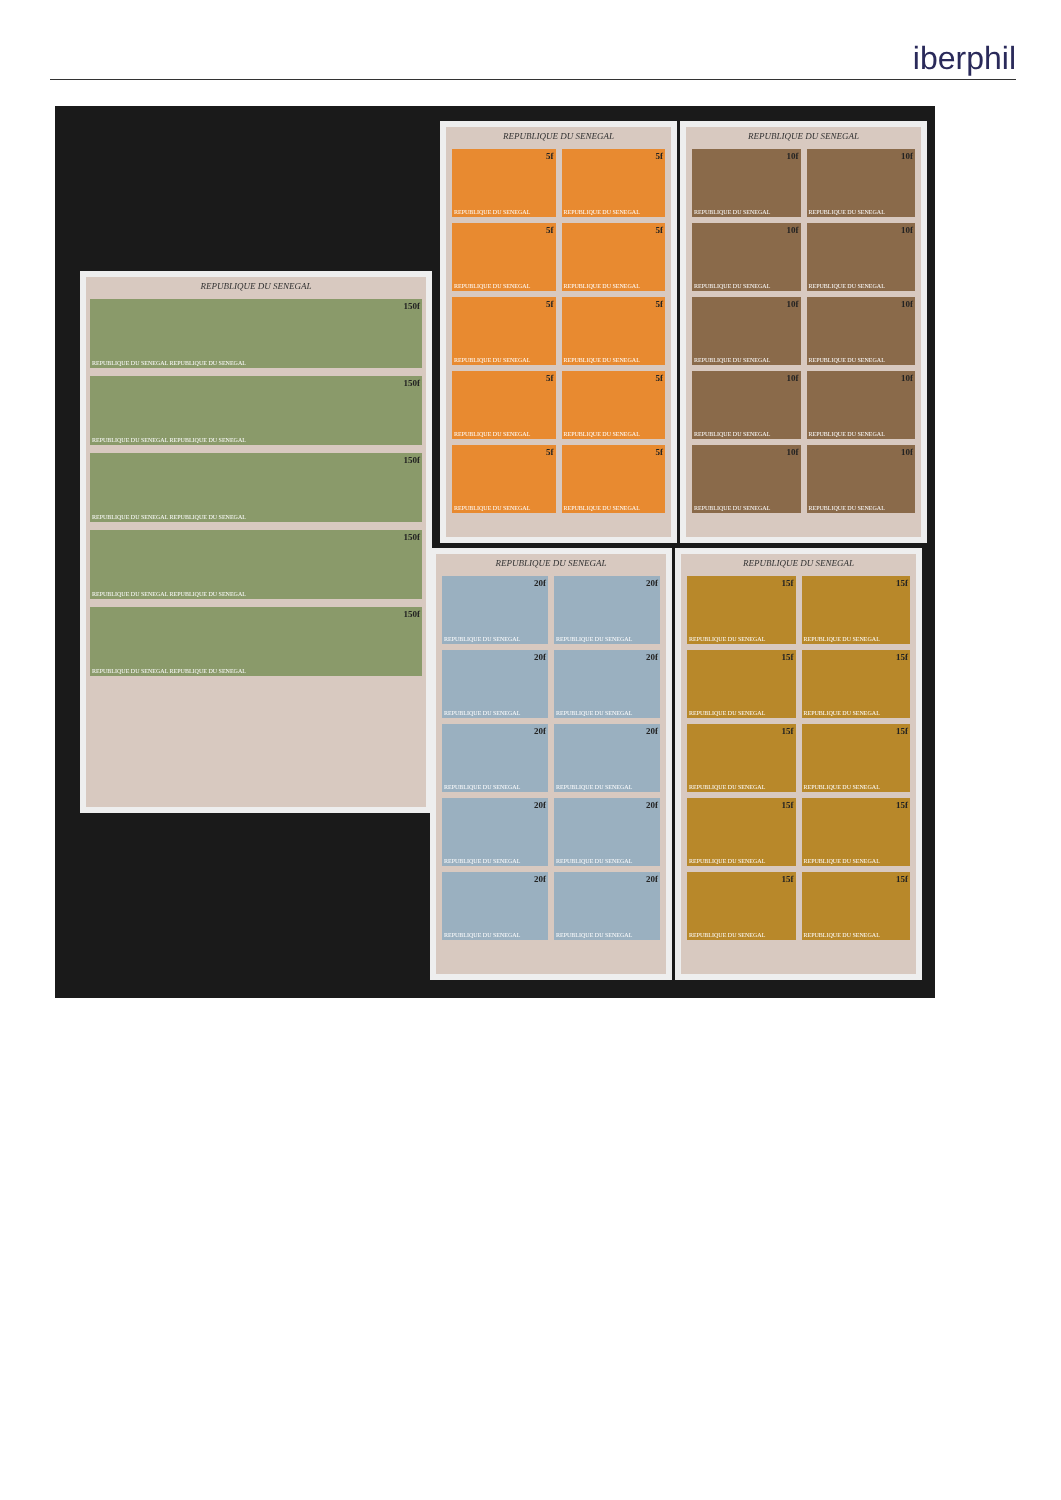iberphil
REPUBLIQUE DU SENEGAL
150f
REPUBLIQUE DU SENEGAL REPUBLIQUE DU SENEGAL
150f
REPUBLIQUE DU SENEGAL REPUBLIQUE DU SENEGAL
150f
REPUBLIQUE DU SENEGAL REPUBLIQUE DU SENEGAL
150f
REPUBLIQUE DU SENEGAL REPUBLIQUE DU SENEGAL
150f
REPUBLIQUE DU SENEGAL REPUBLIQUE DU SENEGAL
REPUBLIQUE DU SENEGAL
5f
REPUBLIQUE DU SENEGAL
5f
REPUBLIQUE DU SENEGAL
5f
REPUBLIQUE DU SENEGAL
5f
REPUBLIQUE DU SENEGAL
5f
REPUBLIQUE DU SENEGAL
5f
REPUBLIQUE DU SENEGAL
5f
REPUBLIQUE DU SENEGAL
5f
REPUBLIQUE DU SENEGAL
5f
REPUBLIQUE DU SENEGAL
5f
REPUBLIQUE DU SENEGAL
REPUBLIQUE DU SENEGAL
10f
REPUBLIQUE DU SENEGAL
10f
REPUBLIQUE DU SENEGAL
10f
REPUBLIQUE DU SENEGAL
10f
REPUBLIQUE DU SENEGAL
10f
REPUBLIQUE DU SENEGAL
10f
REPUBLIQUE DU SENEGAL
10f
REPUBLIQUE DU SENEGAL
10f
REPUBLIQUE DU SENEGAL
10f
REPUBLIQUE DU SENEGAL
10f
REPUBLIQUE DU SENEGAL
REPUBLIQUE DU SENEGAL
20f
REPUBLIQUE DU SENEGAL
20f
REPUBLIQUE DU SENEGAL
20f
REPUBLIQUE DU SENEGAL
20f
REPUBLIQUE DU SENEGAL
20f
REPUBLIQUE DU SENEGAL
20f
REPUBLIQUE DU SENEGAL
20f
REPUBLIQUE DU SENEGAL
20f
REPUBLIQUE DU SENEGAL
20f
REPUBLIQUE DU SENEGAL
20f
REPUBLIQUE DU SENEGAL
REPUBLIQUE DU SENEGAL
15f
REPUBLIQUE DU SENEGAL
15f
REPUBLIQUE DU SENEGAL
15f
REPUBLIQUE DU SENEGAL
15f
REPUBLIQUE DU SENEGAL
15f
REPUBLIQUE DU SENEGAL
15f
REPUBLIQUE DU SENEGAL
15f
REPUBLIQUE DU SENEGAL
15f
REPUBLIQUE DU SENEGAL
15f
REPUBLIQUE DU SENEGAL
15f
REPUBLIQUE DU SENEGAL